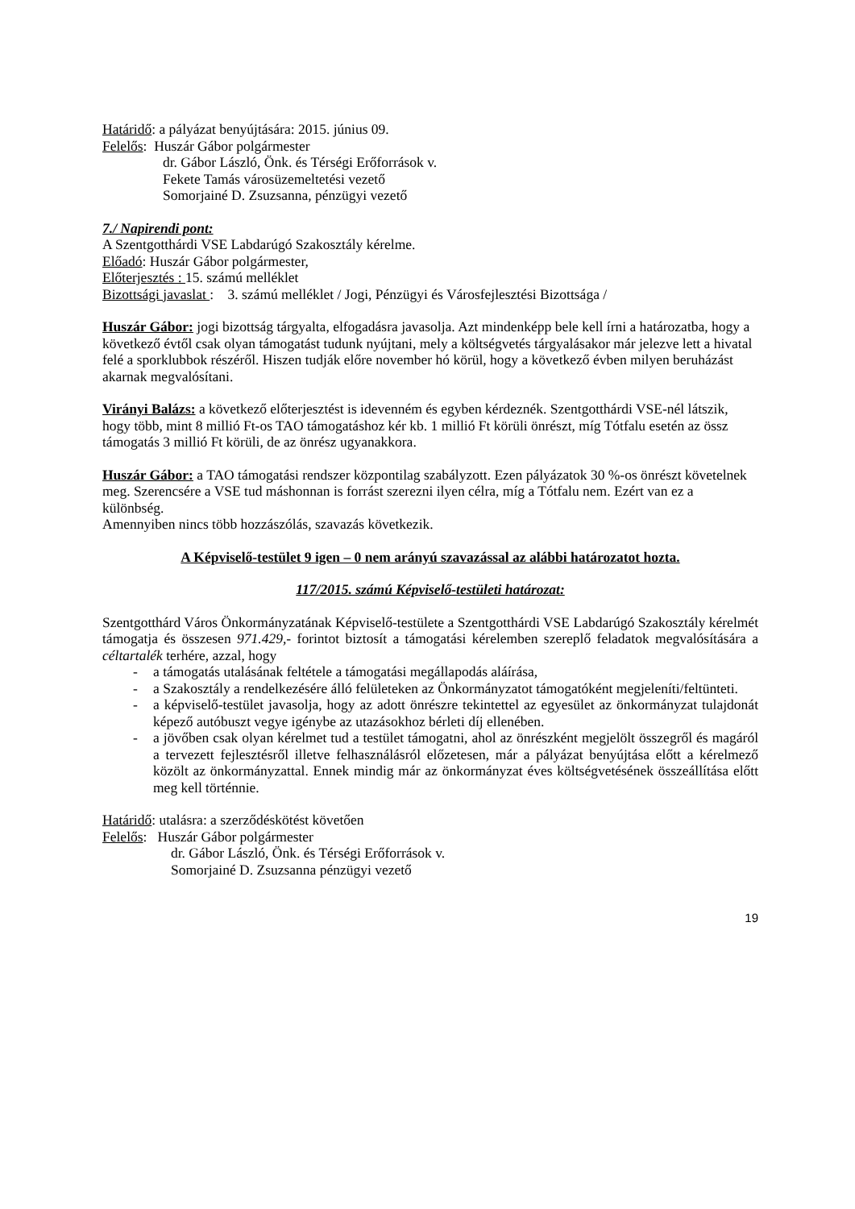Határidő: a pályázat benyújtására: 2015. június 09.
Felelős: Huszár Gábor polgármester
dr. Gábor László, Önk. és Térségi Erőforrások v.
Fekete Tamás városüzemeltetési vezető
Somorjainé D. Zsuzsanna, pénzügyi vezető
7./ Napirendi pont:
A Szentgotthárdi VSE Labdarúgó Szakosztály kérelme.
Előadó: Huszár Gábor polgármester,
Előterjesztés : 15. számú melléklet
Bizottsági javaslat : 3. számú melléklet / Jogi, Pénzügyi és Városfejlesztési Bizottsága /
Huszár Gábor: jogi bizottság tárgyalta, elfogadásra javasolja. Azt mindenképp bele kell írni a határozatba, hogy a következő évtől csak olyan támogatást tudunk nyújtani, mely a költségvetés tárgyalásakor már jelezve lett a hivatal felé a sporklubbok részéről. Hiszen tudják előre november hó körül, hogy a következő évben milyen beruházást akarnak megvalósítani.
Virányi Balázs: a következő előterjesztést is idevenném és egyben kérdeznék. Szentgotthárdi VSE-nél látszik, hogy több, mint 8 millió Ft-os TAO támogatáshoz kér kb. 1 millió Ft körüli önrészt, míg Tótfalu esetén az össz támogatás 3 millió Ft körüli, de az önrész ugyanakkora.
Huszár Gábor: a TAO támogatási rendszer központilag szabályzott. Ezen pályázatok 30 %-os önrészt követelnek meg. Szerencsére a VSE tud máshonnan is forrást szerezni ilyen célra, míg a Tótfalu nem. Ezért van ez a különbség.
Amennyiben nincs több hozzászólás, szavazás következik.
A Képviselő-testület 9 igen – 0 nem arányú szavazással az alábbi határozatot hozta.
117/2015. számú Képviselő-testületi határozat:
Szentgotthárd Város Önkormányzatának Képviselő-testülete a Szentgotthárdi VSE Labdarúgó Szakosztály kérelmét támogatja és összesen 971.429,- forintot biztosít a támogatási kérelemben szereplő feladatok megvalósítására a céltartalék terhére, azzal, hogy
- a támogatás utalásának feltétele a támogatási megállapodás aláírása,
- a Szakosztály a rendelkezésére álló felületeken az Önkormányzatot támogatóként megjeleníti/feltünteti.
- a képviselő-testület javasolja, hogy az adott önrészre tekintettel az egyesület az önkormányzat tulajdonát képező autóbuszt vegye igénybe az utazásokhoz bérleti díj ellenében.
- a jövőben csak olyan kérelmet tud a testület támogatni, ahol az önrészként megjelölt összegről és magáról a tervezett fejlesztésről illetve felhasználásról előzetesen, már a pályázat benyújtása előtt a kérelmező közölt az önkormányzattal. Ennek mindig már az önkormányzat éves költségvetésének összeállítása előtt meg kell történnie.
Határidő: utalásra: a szerződéskötést követően
Felelős: Huszár Gábor polgármester
dr. Gábor László, Önk. és Térségi Erőforrások v.
Somorjainé D. Zsuzsanna pénzügyi vezető
19